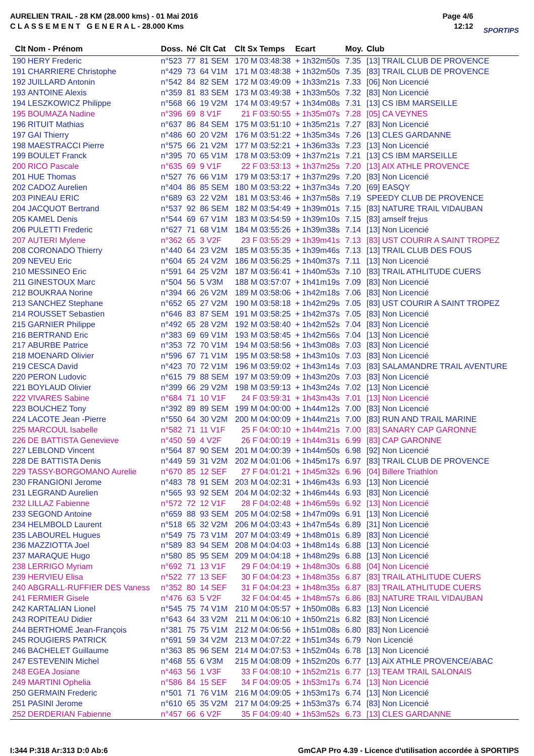AURELIEN TRAIL - 28 KM (28.000 kms) - 01 Mai 2016
C L A S S E M E N T G E N E R A L - 28.000 Kms
Page 4/6
12:12
SPORTIPS
| Clt | Nom - Prénom | Doss. | Né | Clt Cat | Clt Sx | Temps | Ecart | Moy. | Club |
| --- | --- | --- | --- | --- | --- | --- | --- | --- | --- |
| 190 | HERY Frederic | n°523 | 77 | 81 SEM | 170 M | 03:48:38 | + 1h32m50s | 7.35 | [13] TRAIL CLUB DE PROVENCE |
| 191 | CHARRIERE Christophe | n°429 | 73 | 64 V1M | 171 M | 03:48:38 | + 1h32m50s | 7.35 | [83] TRAIL CLUB DE PROVENCE |
| 192 | JUILLARD Antonin | n°542 | 84 | 82 SEM | 172 M | 03:49:09 | + 1h33m21s | 7.33 | [06] Non Licencié |
| 193 | ANTOINE Alexis | n°359 | 81 | 83 SEM | 173 M | 03:49:38 | + 1h33m50s | 7.32 | [83] Non Licencié |
| 194 | LESZKOWICZ Philippe | n°568 | 66 | 19 V2M | 174 M | 03:49:57 | + 1h34m08s | 7.31 | [13] CS IBM MARSEILLE |
| 195 | BOUMAZA Nadine | n°396 | 69 | 8 V1F | 21 F | 03:50:55 | + 1h35m07s | 7.28 | [05] CA VEYNES |
| 196 | RITUIT Mathias | n°637 | 86 | 84 SEM | 175 M | 03:51:10 | + 1h35m21s | 7.27 | [83] Non Licencié |
| 197 | GAI Thierry | n°486 | 60 | 20 V2M | 176 M | 03:51:22 | + 1h35m34s | 7.26 | [13] CLES GARDANNE |
| 198 | MAESTRACCI Pierre | n°575 | 66 | 21 V2M | 177 M | 03:52:21 | + 1h36m33s | 7.23 | [13] Non Licencié |
| 199 | BOULET Franck | n°395 | 70 | 65 V1M | 178 M | 03:53:09 | + 1h37m21s | 7.21 | [13] CS IBM MARSEILLE |
| 200 | RICO Pascale | n°635 | 69 | 9 V1F | 22 F | 03:53:13 | + 1h37m25s | 7.20 | [13] AIX ATHLE PROVENCE |
| 201 | HUE Thomas | n°527 | 76 | 66 V1M | 179 M | 03:53:17 | + 1h37m29s | 7.20 | [83] Non Licencié |
| 202 | CADOZ Aurelien | n°404 | 86 | 85 SEM | 180 M | 03:53:22 | + 1h37m34s | 7.20 | [69] EASQY |
| 203 | PINEAU ERIC | n°689 | 63 | 22 V2M | 181 M | 03:53:46 | + 1h37m58s | 7.19 | SPEEDY CLUB DE PROVENCE |
| 204 | JACQUOT Bertrand | n°537 | 92 | 86 SEM | 182 M | 03:54:49 | + 1h39m01s | 7.15 | [83] NATURE TRAIL VIDAUBAN |
| 205 | KAMEL Denis | n°544 | 69 | 67 V1M | 183 M | 03:54:59 | + 1h39m10s | 7.15 | [83] amself frejus |
| 206 | PULETTI Frederic | n°627 | 71 | 68 V1M | 184 M | 03:55:26 | + 1h39m38s | 7.14 | [13] Non Licencié |
| 207 | AUTERI Mylene | n°362 | 65 | 3 V2F | 23 F | 03:55:29 | + 1h39m41s | 7.13 | [83] UST COURIR A SAINT TROPEZ |
| 208 | CORONADO Thierry | n°440 | 64 | 23 V2M | 185 M | 03:55:35 | + 1h39m46s | 7.13 | [13] TRAIL CLUB DES FOUS |
| 209 | NEVEU Eric | n°604 | 65 | 24 V2M | 186 M | 03:56:25 | + 1h40m37s | 7.11 | [13] Non Licencié |
| 210 | MESSINEO Eric | n°591 | 64 | 25 V2M | 187 M | 03:56:41 | + 1h40m53s | 7.10 | [83] TRAIL ATHLITUDE CUERS |
| 211 | GINESTOUX Marc | n°504 | 56 | 5 V3M | 188 M | 03:57:07 | + 1h41m19s | 7.09 | [83] Non Licencié |
| 212 | BOUKRAA Norine | n°394 | 66 | 26 V2M | 189 M | 03:58:06 | + 1h42m18s | 7.06 | [83] Non Licencié |
| 213 | SANCHEZ Stephane | n°652 | 65 | 27 V2M | 190 M | 03:58:18 | + 1h42m29s | 7.05 | [83] UST COURIR A SAINT TROPEZ |
| 214 | ROUSSET Sebastien | n°646 | 83 | 87 SEM | 191 M | 03:58:25 | + 1h42m37s | 7.05 | [83] Non Licencié |
| 215 | GARNIER Philippe | n°492 | 65 | 28 V2M | 192 M | 03:58:40 | + 1h42m52s | 7.04 | [83] Non Licencié |
| 216 | BERTRAND Eric | n°383 | 69 | 69 V1M | 193 M | 03:58:45 | + 1h42m56s | 7.04 | [13] Non Licencié |
| 217 | ABURBE Patrice | n°353 | 72 | 70 V1M | 194 M | 03:58:56 | + 1h43m08s | 7.03 | [83] Non Licencié |
| 218 | MOENARD Olivier | n°596 | 67 | 71 V1M | 195 M | 03:58:58 | + 1h43m10s | 7.03 | [83] Non Licencié |
| 219 | CESCA David | n°423 | 70 | 72 V1M | 196 M | 03:59:02 | + 1h43m14s | 7.03 | [83] SALAMANDRE TRAIL AVENTURE |
| 220 | PERON Ludovic | n°615 | 79 | 88 SEM | 197 M | 03:59:09 | + 1h43m20s | 7.03 | [83] Non Licencié |
| 221 | BOYLAUD Olivier | n°399 | 66 | 29 V2M | 198 M | 03:59:13 | + 1h43m24s | 7.02 | [13] Non Licencié |
| 222 | VIVARES Sabine | n°684 | 71 | 10 V1F | 24 F | 03:59:31 | + 1h43m43s | 7.01 | [13] Non Licencié |
| 223 | BOUCHEZ Tony | n°392 | 89 | 89 SEM | 199 M | 04:00:00 | + 1h44m12s | 7.00 | [83] Non Licencié |
| 224 | LACOTE Jean -Pierre | n°550 | 64 | 30 V2M | 200 M | 04:00:09 | + 1h44m21s | 7.00 | [83] RUN AND TRAIL MARINE |
| 225 | MARCOUL Isabelle | n°582 | 71 | 11 V1F | 25 F | 04:00:10 | + 1h44m21s | 7.00 | [83] SANARY CAP GARONNE |
| 226 | DE BATTISTA Genevieve | n°450 | 59 | 4 V2F | 26 F | 04:00:19 | + 1h44m31s | 6.99 | [83] CAP GARONNE |
| 227 | LEBLOND Vincent | n°564 | 87 | 90 SEM | 201 M | 04:00:39 | + 1h44m50s | 6.98 | [92] Non Licencié |
| 228 | DE BATTISTA Denis | n°449 | 59 | 31 V2M | 202 M | 04:01:06 | + 1h45m17s | 6.97 | [83] TRAIL CLUB DE PROVENCE |
| 229 | TASSY-BORGOMANO Aurelie | n°670 | 85 | 12 SEF | 27 F | 04:01:21 | + 1h45m32s | 6.96 | [04] Billere Triathlon |
| 230 | FRANGIONI Jerome | n°483 | 78 | 91 SEM | 203 M | 04:02:31 | + 1h46m43s | 6.93 | [13] Non Licencié |
| 231 | LEGRAND Aurelien | n°565 | 93 | 92 SEM | 204 M | 04:02:32 | + 1h46m44s | 6.93 | [83] Non Licencié |
| 232 | LILLAZ Fabienne | n°572 | 72 | 12 V1F | 28 F | 04:02:48 | + 1h46m59s | 6.92 | [13] Non Licencié |
| 233 | SEGOND Antoine | n°659 | 88 | 93 SEM | 205 M | 04:02:58 | + 1h47m09s | 6.91 | [13] Non Licencié |
| 234 | HELMBOLD Laurent | n°518 | 65 | 32 V2M | 206 M | 04:03:43 | + 1h47m54s | 6.89 | [31] Non Licencié |
| 235 | LABOUREL Hugues | n°549 | 75 | 73 V1M | 207 M | 04:03:49 | + 1h48m01s | 6.89 | [83] Non Licencié |
| 236 | MAZZIOTTA Joel | n°589 | 83 | 94 SEM | 208 M | 04:04:03 | + 1h48m14s | 6.88 | [13] Non Licencié |
| 237 | MARAQUE Hugo | n°580 | 85 | 95 SEM | 209 M | 04:04:18 | + 1h48m29s | 6.88 | [13] Non Licencié |
| 238 | LERRIGO Myriam | n°692 | 71 | 13 V1F | 29 F | 04:04:19 | + 1h48m30s | 6.88 | [04] Non Licencié |
| 239 | HERVIEU Elisa | n°522 | 77 | 13 SEF | 30 F | 04:04:23 | + 1h48m35s | 6.87 | [83] TRAIL ATHLITUDE CUERS |
| 240 | ABGRALL-RUFFIER DES Vaness | n°352 | 80 | 14 SEF | 31 F | 04:04:23 | + 1h48m35s | 6.87 | [83] TRAIL ATHLITUDE CUERS |
| 241 | FERMIER Gisele | n°476 | 63 | 5 V2F | 32 F | 04:04:45 | + 1h48m57s | 6.86 | [83] NATURE TRAIL VIDAUBAN |
| 242 | KARTALIAN Lionel | n°545 | 75 | 74 V1M | 210 M | 04:05:57 | + 1h50m08s | 6.83 | [13] Non Licencié |
| 243 | ROPITEAU Didier | n°643 | 64 | 33 V2M | 211 M | 04:06:10 | + 1h50m21s | 6.82 | [83] Non Licencié |
| 244 | BERTHOMÉ Jean-François | n°381 | 75 | 75 V1M | 212 M | 04:06:56 | + 1h51m08s | 6.80 | [83] Non Licencié |
| 245 | ROUGIERS PATRICK | n°691 | 59 | 34 V2M | 213 M | 04:07:22 | + 1h51m34s | 6.79 | Non Licencié |
| 246 | BACHELET Guillaume | n°363 | 85 | 96 SEM | 214 M | 04:07:53 | + 1h52m04s | 6.78 | [13] Non Licencié |
| 247 | ESTEVENIN Michel | n°468 | 55 | 6 V3M | 215 M | 04:08:09 | + 1h52m20s | 6.77 | [13] AiX ATHLE PROVENCE/ABAC |
| 248 | EGEA Josiane | n°463 | 56 | 1 V3F | 33 F | 04:08:10 | + 1h52m21s | 6.77 | [13] TEAM TRAIL SALONAIS |
| 249 | MARTINI Ophelia | n°586 | 84 | 15 SEF | 34 F | 04:09:05 | + 1h53m17s | 6.74 | [13] Non Licencié |
| 250 | GERMAIN Frederic | n°501 | 71 | 76 V1M | 216 M | 04:09:05 | + 1h53m17s | 6.74 | [13] Non Licencié |
| 251 | PASINI Jerome | n°610 | 65 | 35 V2M | 217 M | 04:09:25 | + 1h53m37s | 6.74 | [83] Non Licencié |
| 252 | DERDERIAN Fabienne | n°457 | 66 | 6 V2F | 35 F | 04:09:40 | + 1h53m52s | 6.73 | [13] CLES GARDANNE |
I:344 P:318 Ar:313 D:0 Ab:6 GmCAP Pro 4.39 - Licence d'utilisation accordée à SPORTIPS